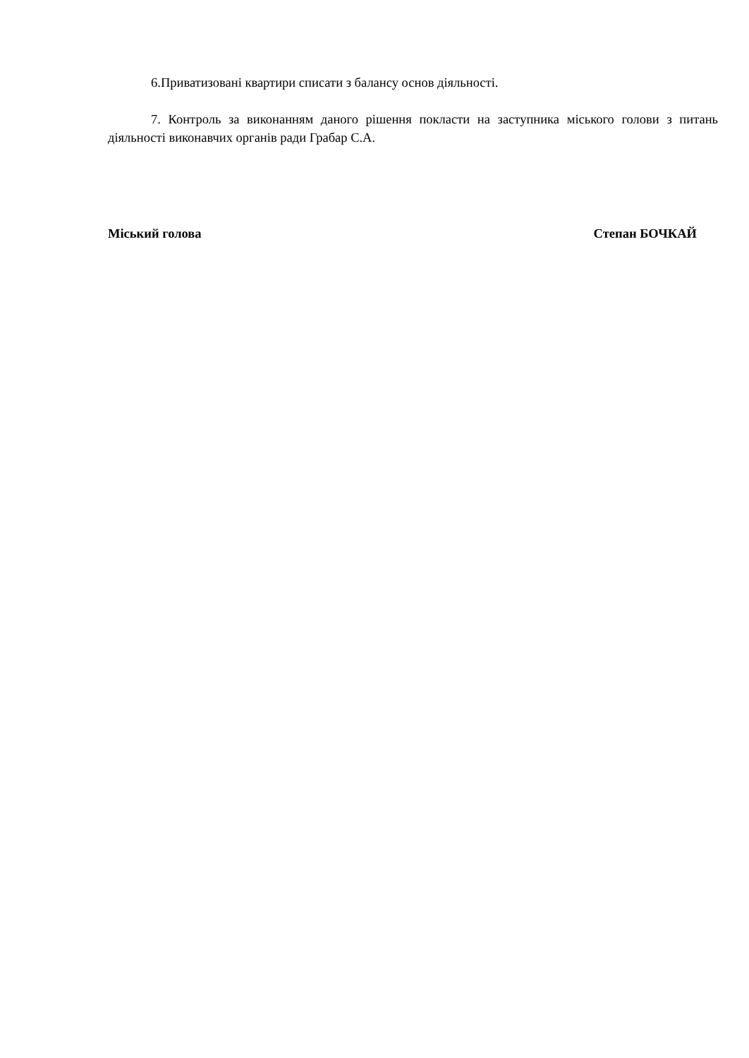6.Приватизовані квартири списати з балансу основ діяльності.
7. Контроль за виконанням даного рішення покласти на заступника міського голови з питань діяльності виконавчих органів ради Грабар С.А.
Міський голова Степан БОЧКАЙ